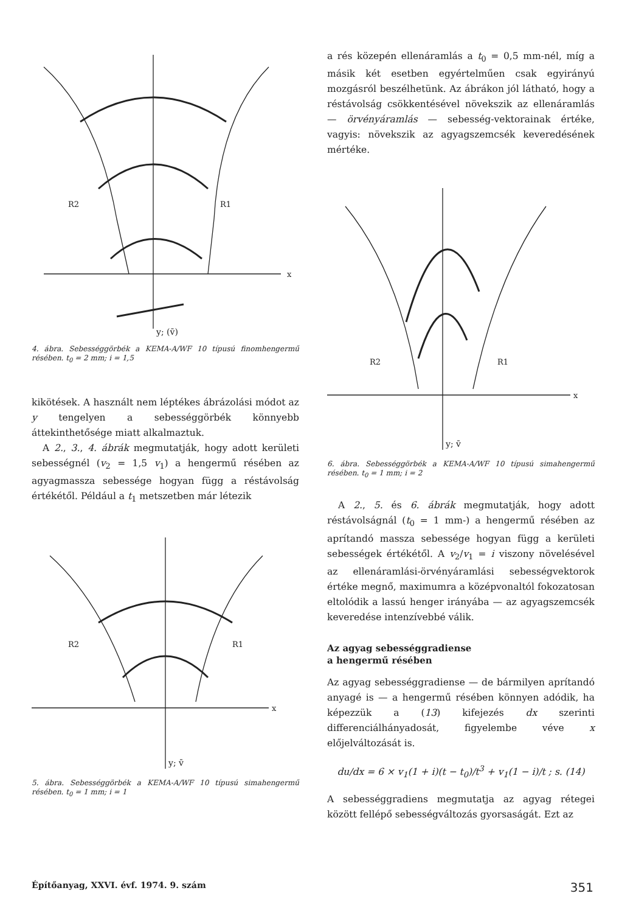R2
R1
y; (v̄)
x
4. ábra. Sebességgörbék a KEMA-A/WF 10 típusú finomhengermű résében. t<sub>0</sub> = 2 mm; i = 1,5
kikötések. A használt nem léptékes ábrázolási módot az y tengelyen a sebességgörbék könnyebb áttekinthetősége miatt alkalmaztuk.
A 2., 3., 4. ábrák megmutatják, hogy adott kerületi sebességnél (v<sub>2</sub> = 1,5 v<sub>1</sub>) a hengermű résében az agyagmassza sebessége hogyan függ a réstávolság értékétől. Például a t<sub>1</sub> metszetben már létezik
R2
R1
y; v̄
x
5. ábra. Sebességgörbék a KEMA-A/WF 10 típusú simahengermű résében. t<sub>0</sub> = 1 mm; i = 1
a rés közepén ellenáramlás a t<sub>0</sub> = 0,5 mm-nél, míg a másik két esetben egyértelműen csak egyirányú mozgásról beszélhetünk. Az ábrákon jól látható, hogy a réstávolság csökkentésével növekszik az ellenáramlás — örvényáramlás — sebesség-vektorainak értéke, vagyis: növekszik az agyagszemcsék keveredésének mértéke.
R2
R1
y; v̄
x
6. ábra. Sebességgörbék a KEMA-A/WF 10 típusú simahengermű résében. t<sub>0</sub> = 1 mm; i = 2
A 2., 5. és 6. ábrák megmutatják, hogy adott réstávolságnál (t<sub>0</sub> = 1 mm-) a hengermű résében az aprítandó massza sebessége hogyan függ a kerületi sebességek értékétől. A v<sub>2</sub>/v<sub>1</sub> = i viszony növelésével az ellenáramlási-örvényáramlási sebességvektorok értéke megnő, maximumra a középvonaltól fokozatosan eltolódik a lassú henger irányába — az agyagszemcsék keveredése intenzívebbé válik.
Az agyag sebességgradiense
a hengermű résében
Az agyag sebességgradiense — de bármilyen aprítandó anyagé is — a hengermű résében könnyen adódik, ha képezzük a (13) kifejezés dx szerinti differenciálhányadosát, figyelembe véve x előjelváltozását is.
du/dx = 6 × v<sub>1</sub>(1 + i)(t − t<sub>0</sub>)/t<sup>3</sup> + v<sub>1</sub>(1 − i)/t ; s. (14)
A sebességgradiens megmutatja az agyag rétegei között fellépő sebességváltozás gyorsaságát. Ezt az
Építőanyag, XXVI. évf. 1974. 9. szám 351